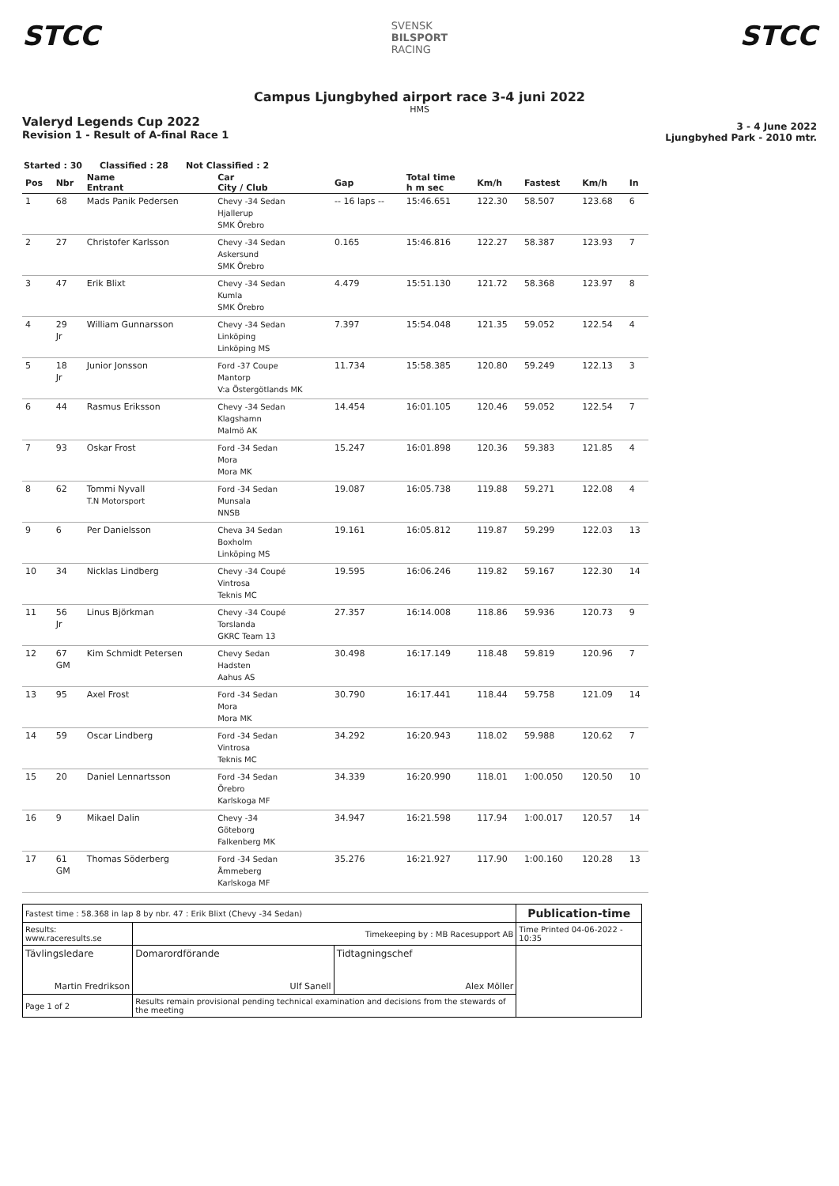STCC
SVENSK
BILSPORT
RACING
STCC
Campus Ljungbyhed airport race 3-4 juni 2022
HMS
Valeryd Legends Cup 2022
Revision 1 - Result of A-final Race 1
3 - 4 June 2022
Ljungbyhed Park - 2010 mtr.
Started : 30 Classified : 28 Not Classified : 2
| Pos | Nbr | Name Entrant | Car City / Club | Gap | Total time h m sec | Km/h | Fastest | Km/h | In |
| --- | --- | --- | --- | --- | --- | --- | --- | --- | --- |
| 1 | 68 | Mads Panik Pedersen | Chevy -34 Sedan Hjallerup SMK Örebro | -- 16 laps -- | 15:46.651 | 122.30 | 58.507 | 123.68 | 6 |
| 2 | 27 | Christofer Karlsson | Chevy -34 Sedan Askersund SMK Örebro | 0.165 | 15:46.816 | 122.27 | 58.387 | 123.93 | 7 |
| 3 | 47 | Erik Blixt | Chevy -34 Sedan Kumla SMK Örebro | 4.479 | 15:51.130 | 121.72 | 58.368 | 123.97 | 8 |
| 4 | 29 Jr | William Gunnarsson | Chevy -34 Sedan Linköping Linköping MS | 7.397 | 15:54.048 | 121.35 | 59.052 | 122.54 | 4 |
| 5 | 18 Jr | Junior Jonsson | Ford -37 Coupe Mantorp V:a Östergötlands MK | 11.734 | 15:58.385 | 120.80 | 59.249 | 122.13 | 3 |
| 6 | 44 | Rasmus Eriksson | Chevy -34 Sedan Klagshamn Malmö AK | 14.454 | 16:01.105 | 120.46 | 59.052 | 122.54 | 7 |
| 7 | 93 | Oskar Frost | Ford -34 Sedan Mora Mora MK | 15.247 | 16:01.898 | 120.36 | 59.383 | 121.85 | 4 |
| 8 | 62 | Tommi Nyvall T.N Motorsport | Ford -34 Sedan Munsala NNSB | 19.087 | 16:05.738 | 119.88 | 59.271 | 122.08 | 4 |
| 9 | 6 | Per Danielsson | Cheva 34 Sedan Boxholm Linköping MS | 19.161 | 16:05.812 | 119.87 | 59.299 | 122.03 | 13 |
| 10 | 34 | Nicklas Lindberg | Chevy -34 Coupé Vintrosa Teknis MC | 19.595 | 16:06.246 | 119.82 | 59.167 | 122.30 | 14 |
| 11 | 56 Jr | Linus Björkman | Chevy -34 Coupé Torslanda GKRC Team 13 | 27.357 | 16:14.008 | 118.86 | 59.936 | 120.73 | 9 |
| 12 | 67 GM | Kim Schmidt Petersen | Chevy Sedan Hadsten Aahus AS | 30.498 | 16:17.149 | 118.48 | 59.819 | 120.96 | 7 |
| 13 | 95 | Axel Frost | Ford -34 Sedan Mora Mora MK | 30.790 | 16:17.441 | 118.44 | 59.758 | 121.09 | 14 |
| 14 | 59 | Oscar Lindberg | Ford -34 Sedan Vintrosa Teknis MC | 34.292 | 16:20.943 | 118.02 | 59.988 | 120.62 | 7 |
| 15 | 20 | Daniel Lennartsson | Ford -34 Sedan Örebro Karlskoga MF | 34.339 | 16:20.990 | 118.01 | 1:00.050 | 120.50 | 10 |
| 16 | 9 | Mikael Dalin | Chevy -34 Göteborg Falkenberg MK | 34.947 | 16:21.598 | 117.94 | 1:00.017 | 120.57 | 14 |
| 17 | 61 GM | Thomas Söderberg | Ford -34 Sedan Åmmeberg Karlskoga MF | 35.276 | 16:21.927 | 117.90 | 1:00.160 | 120.28 | 13 |
| Fastest time : 58.368 in lap 8 by nbr. 47 : Erik Blixt (Chevy -34 Sedan) | | | | Publication-time |
| Results: www.raceresults.se | | Timekeeping by : MB Racesupport AB | | Time Printed 04-06-2022 - 10:35 |
| Tävlingsledare Martin Fredrikson | | Domarordförande Ulf Sanell | Tidtagningschef Alex Möller | |
| Page 1 of 2 | Results remain provisional pending technical examination and decisions from the stewards of the meeting | | | |